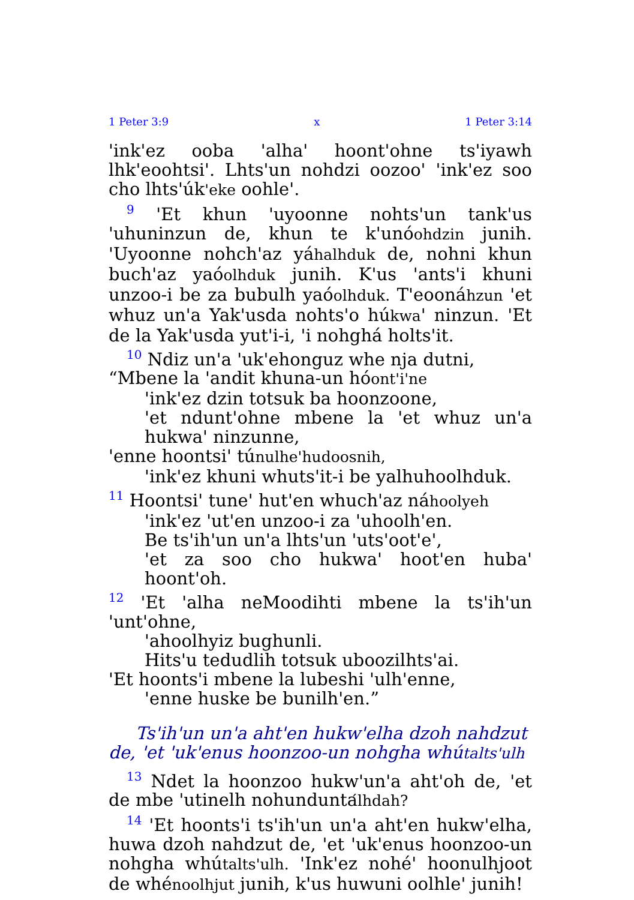1 Peter 3:9 x 1 Peter 3:14
'ink'ez ooba 'alha' hoont'ohne ts'iyawh lhk'eoohtsi'. Lhts'un nohdzi oozoo' 'ink'ez soo cho lhts'úk'eke oohle'.
<sup>9</sup> 'Et khun 'uyoonne nohts'un tank'us 'uhuninzun de, khun te k'unóohdzin junih. 'Uyoonne nohch'az yáhalhduk de, nohni khun buch'az yaóolhduk junih. K'us 'ants'i khuni unzoo-i be za bubulh yaóolhduk. T'eoonáhzun 'et whuz un'a Yak'usda nohts'o húkwa' ninzun. 'Et de la Yak'usda yut'i-i, 'i nohghá holts'it.
<sup>10</sup> Ndiz un'a 'uk'ehonguz whe nja dutni,
“Mbene la 'andit khuna-un hóont'i'ne
'ink'ez dzin totsuk ba hoonzoone,
'et ndunt'ohne mbene la 'et whuz un'a hukwa' ninzunne,
'enne hoontsi' túnulhe'hudoosnih,
'ink'ez khuni whuts'it-i be yalhuhoolhduk.
<sup>11</sup> Hoontsi' tune' hut'en whuch'az náhoolyeh
'ink'ez 'ut'en unzoo-i za 'uhoolh'en.
Be ts'ih'un un'a lhts'un 'uts'oot'e',
'et za soo cho hukwa' hoot'en huba' hoont'oh.
<sup>12</sup> 'Et 'alha neMoodihti mbene la ts'ih'un 'unt'ohne,
'ahoolhyiz bughunli.
Hits'u tedudlih totsuk uboozilhts'ai.
'Et hoonts'i mbene la lubeshi 'ulh'enne,
'enne huske be bunilh'en.”
Ts'ih'un un'a aht'en hukw'elha dzoh nahdzut de, 'et 'uk'enus hoonzoo-un nohgha whútalts'ulh
<sup>13</sup> Ndet la hoonzoo hukw'un'a aht'oh de, 'et de mbe 'utinelh nohunduntálhdah?
<sup>14</sup> 'Et hoonts'i ts'ih'un un'a aht'en hukw'elha, huwa dzoh nahdzut de, 'et 'uk'enus hoonzoo-un nohgha whútalts'ulh. 'Ink'ez nohé' hoonulhjoot de whénoolhjut junih, k'us huwuni oolhle' junih!